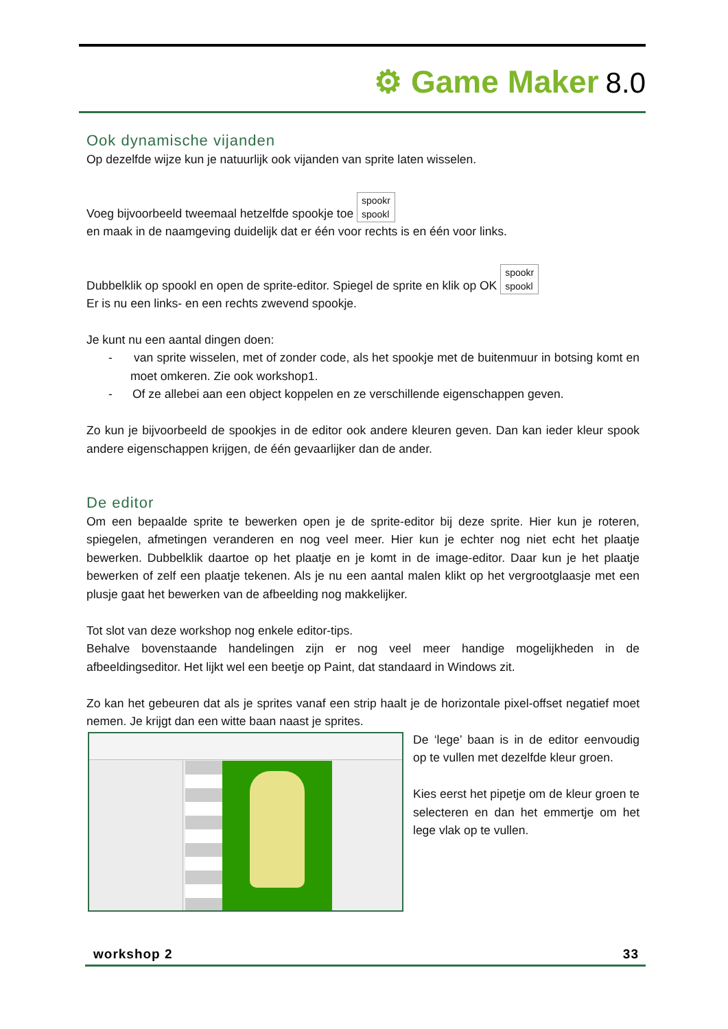⚙ Game Maker 8.0
Ook dynamische vijanden
Op dezelfde wijze kun je natuurlijk ook vijanden van sprite laten wisselen.
Voeg bijvoorbeeld tweemaal hetzelfde spookje toe spookr
spookl
en maak in de naamgeving duidelijk dat er één voor rechts is en één voor links.
Dubbelklik op spookl en open de sprite-editor. Spiegel de sprite en klik op OK spookr
spookl
Er is nu een links- en een rechts zwevend spookje.
Je kunt nu een aantal dingen doen:
- van sprite wisselen, met of zonder code, als het spookje met de buitenmuur in botsing komt en moet omkeren. Zie ook workshop1.
- Of ze allebei aan een object koppelen en ze verschillende eigenschappen geven.
Zo kun je bijvoorbeeld de spookjes in de editor ook andere kleuren geven. Dan kan ieder kleur spook andere eigenschappen krijgen, de één gevaarlijker dan de ander.
De editor
Om een bepaalde sprite te bewerken open je de sprite-editor bij deze sprite. Hier kun je roteren, spiegelen, afmetingen veranderen en nog veel meer. Hier kun je echter nog niet echt het plaatje bewerken. Dubbelklik daartoe op het plaatje en je komt in de image-editor. Daar kun je het plaatje bewerken of zelf een plaatje tekenen. Als je nu een aantal malen klikt op het vergrootglaasje met een plusje gaat het bewerken van de afbeelding nog makkelijker.
Tot slot van deze workshop nog enkele editor-tips.
Behalve bovenstaande handelingen zijn er nog veel meer handige mogelijkheden in de afbeeldingseditor. Het lijkt wel een beetje op Paint, dat standaard in Windows zit.
Zo kan het gebeuren dat als je sprites vanaf een strip haalt je de horizontale pixel-offset negatief moet nemen. Je krijgt dan een witte baan naast je sprites.
De ‘lege’ baan is in de editor eenvoudig op te vullen met dezelfde kleur groen.
Kies eerst het pipetje om de kleur groen te selecteren en dan het emmertje om het lege vlak op te vullen.
workshop 2 33